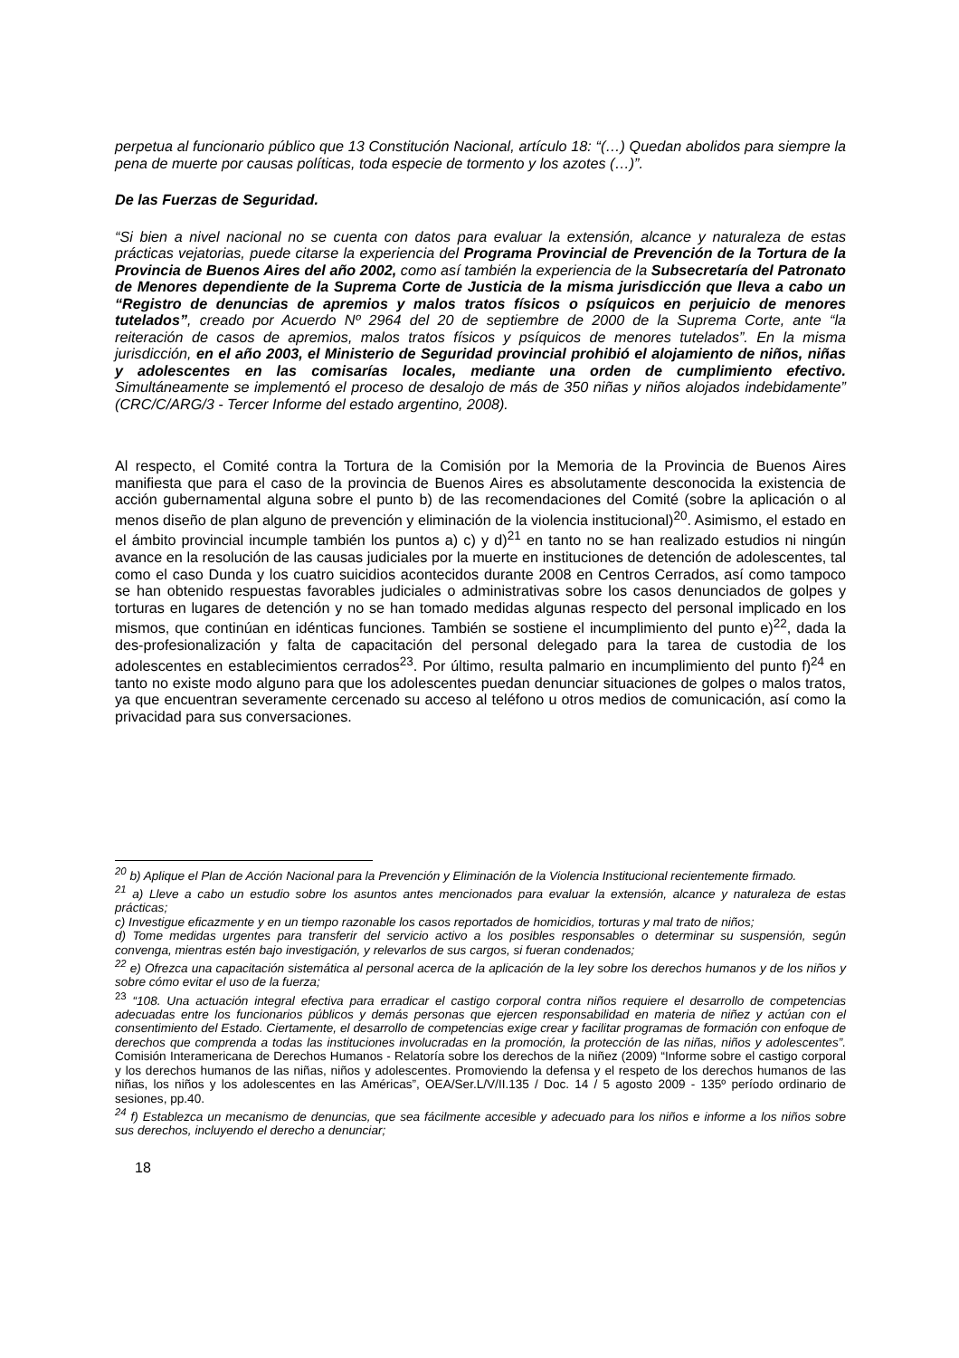perpetua al funcionario público que 13 Constitución Nacional, artículo 18: “(…) Quedan abolidos para siempre la pena de muerte por causas políticas, toda especie de tormento y los azotes (…)”.
De las Fuerzas de Seguridad.
“Si bien a nivel nacional no se cuenta con datos para evaluar la extensión, alcance y naturaleza de estas prácticas vejatorias, puede citarse la experiencia del Programa Provincial de Prevención de la Tortura de la Provincia de Buenos Aires del año 2002, como así también la experiencia de la Subsecretaría del Patronato de Menores dependiente de la Suprema Corte de Justicia de la misma jurisdicción que lleva a cabo un “Registro de denuncias de apremios y malos tratos físicos o psíquicos en perjuicio de menores tutelados”, creado por Acuerdo Nº 2964 del 20 de septiembre de 2000 de la Suprema Corte, ante “la reiteración de casos de apremios, malos tratos físicos y psíquicos de menores tutelados”. En la misma jurisdicción, en el año 2003, el Ministerio de Seguridad provincial prohibió el alojamiento de niños, niñas y adolescentes en las comisarías locales, mediante una orden de cumplimiento efectivo. Simultáneamente se implementó el proceso de desalojo de más de 350 niñas y niños alojados indebidamente” (CRC/C/ARG/3 - Tercer Informe del estado argentino, 2008).
Al respecto, el Comité contra la Tortura de la Comisión por la Memoria de la Provincia de Buenos Aires manifiesta que para el caso de la provincia de Buenos Aires es absolutamente desconocida la existencia de acción gubernamental alguna sobre el punto b) de las recomendaciones del Comité (sobre la aplicación o al menos diseño de plan alguno de prevención y eliminación de la violencia institucional)<sup>20</sup>. Asimismo, el estado en el ámbito provincial incumple también los puntos a) c) y d)<sup>21</sup> en tanto no se han realizado estudios ni ningún avance en la resolución de las causas judiciales por la muerte en instituciones de detención de adolescentes, tal como el caso Dunda y los cuatro suicidios acontecidos durante 2008 en Centros Cerrados, así como tampoco se han obtenido respuestas favorables judiciales o administrativas sobre los casos denunciados de golpes y torturas en lugares de detención y no se han tomado medidas algunas respecto del personal implicado en los mismos, que continúan en idénticas funciones. También se sostiene el incumplimiento del punto e)<sup>22</sup>, dada la des-profesionalización y falta de capacitación del personal delegado para la tarea de custodia de los adolescentes en establecimientos cerrados<sup>23</sup>. Por último, resulta palmario en incumplimiento del punto f)<sup>24</sup> en tanto no existe modo alguno para que los adolescentes puedan denunciar situaciones de golpes o malos tratos, ya que encuentran severamente cercenado su acceso al teléfono u otros medios de comunicación, así como la privacidad para sus conversaciones.
<sup>20</sup> b) Aplique el Plan de Acción Nacional para la Prevención y Eliminación de la Violencia Institucional recientemente firmado.
<sup>21</sup> a) Lleve a cabo un estudio sobre los asuntos antes mencionados para evaluar la extensión, alcance y naturaleza de estas prácticas;
c) Investigue eficazmente y en un tiempo razonable los casos reportados de homicidios, torturas y mal trato de niños;
d) Tome medidas urgentes para transferir del servicio activo a los posibles responsables o determinar su suspensión, según convenga, mientras estén bajo investigación, y relevarlos de sus cargos, si fueran condenados;
<sup>22</sup> e) Ofrezca una capacitación sistemática al personal acerca de la aplicación de la ley sobre los derechos humanos y de los niños y sobre cómo evitar el uso de la fuerza;
<sup>23</sup> “108. Una actuación integral efectiva para erradicar el castigo corporal contra niños requiere el desarrollo de competencias adecuadas entre los funcionarios públicos y demás personas que ejercen responsabilidad en materia de niñez y actúan con el consentimiento del Estado. Ciertamente, el desarrollo de competencias exige crear y facilitar programas de formación con enfoque de derechos que comprenda a todas las instituciones involucradas en la promoción, la protección de las niñas, niños y adolescentes”. Comisión Interamericana de Derechos Humanos - Relatoría sobre los derechos de la niñez (2009) “Informe sobre el castigo corporal y los derechos humanos de las niñas, niños y adolescentes. Promoviendo la defensa y el respeto de los derechos humanos de las niñas, los niños y los adolescentes en las Américas”, OEA/Ser.L/V/II.135 / Doc. 14 / 5 agosto 2009 - 135º período ordinario de sesiones, pp.40.
<sup>24</sup> f) Establezca un mecanismo de denuncias, que sea fácilmente accesible y adecuado para los niños e informe a los niños sobre sus derechos, incluyendo el derecho a denunciar;
18